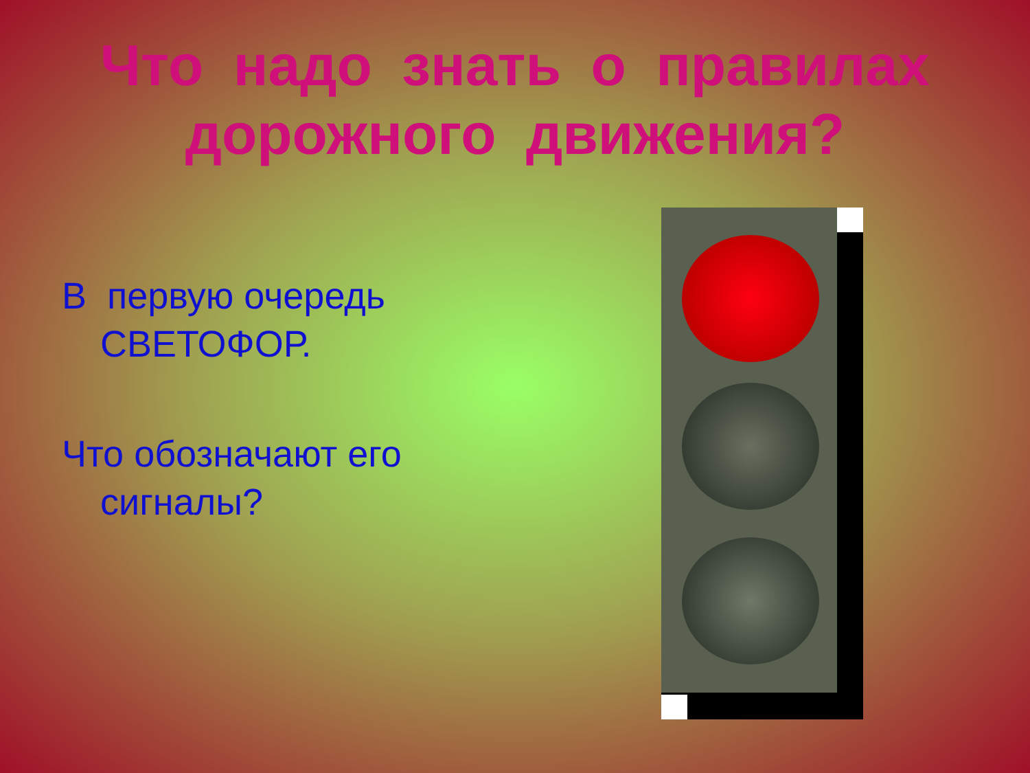Что надо знать о правилах
дорожного движения?
В первую очередь СВЕТОФОР.
Что обозначают его сигналы?